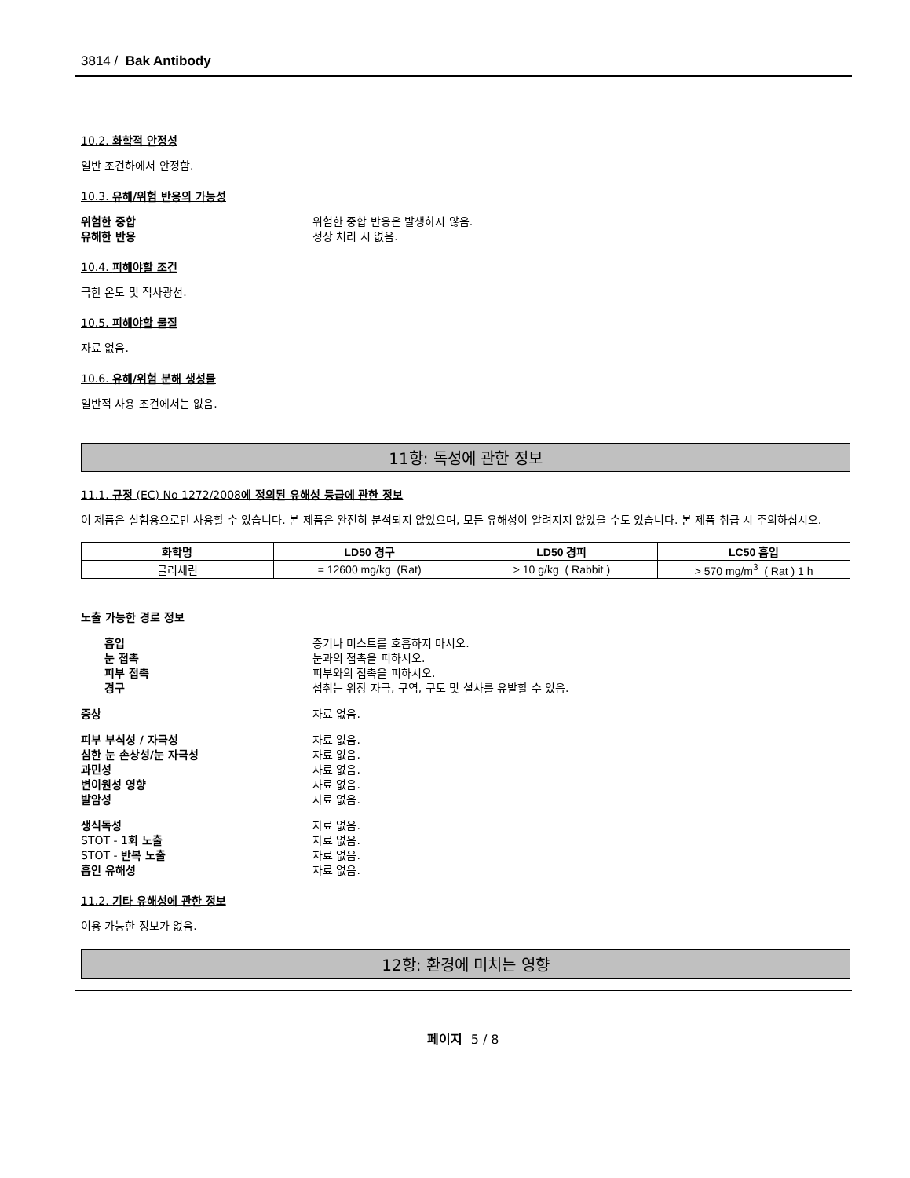3814 / Bak Antibody
10.2. 화학적 안정성
일반 조건하에서 안정함.
10.3. 유해/위험 반응의 가능성
위험한 중합 위험한 중합 반응은 발생하지 않음. 유해한 반응 정상 처리 시 없음.
10.4. 피해야할 조건
극한 온도 및 직사광선.
10.5. 피해야할 물질
자료 없음.
10.6. 유해/위험 분해 생성물
일반적 사용 조건에서는 없음.
11항: 독성에 관한 정보
11.1. 규정 (EC) No 1272/2008에 정의된 유해성 등급에 관한 정보
이 제품은 실험용으로만 사용할 수 있습니다. 본 제품은 완전히 분석되지 않았으며, 모든 유해성이 알려지지 않았을 수도 있습니다. 본 제품 취급 시 주의하십시오.
| 화학명 | LD50 경구 | LD50 경피 | LC50 흡입 |
| --- | --- | --- | --- |
| 글리세린 | = 12600 mg/kg (Rat) | > 10 g/kg ( Rabbit ) | > 570 mg/m<sup>3</sup> ( Rat ) 1 h |
노출 가능한 경로 정보
흡입 증기나 미스트를 호흡하지 마시오. 눈 접촉 눈과의 접촉을 피하시오. 피부 접촉 피부와의 접촉을 피하시오. 경구 섭취는 위장 자극, 구역, 구토 및 설사를 유발할 수 있음.
증상 자료 없음.
피부 부식성 / 자극성 자료 없음. 심한 눈 손상성/눈 자극성 자료 없음. 과민성 자료 없음. 변이원성 영향 자료 없음. 발암성 자료 없음.
생식독성 자료 없음. STOT - 1회 노출 자료 없음. STOT - 반복 노출 자료 없음. 흡인 유해성 자료 없음.
11.2. 기타 유해성에 관한 정보
이용 가능한 정보가 없음.
12항: 환경에 미치는 영향
페이지 5 / 8